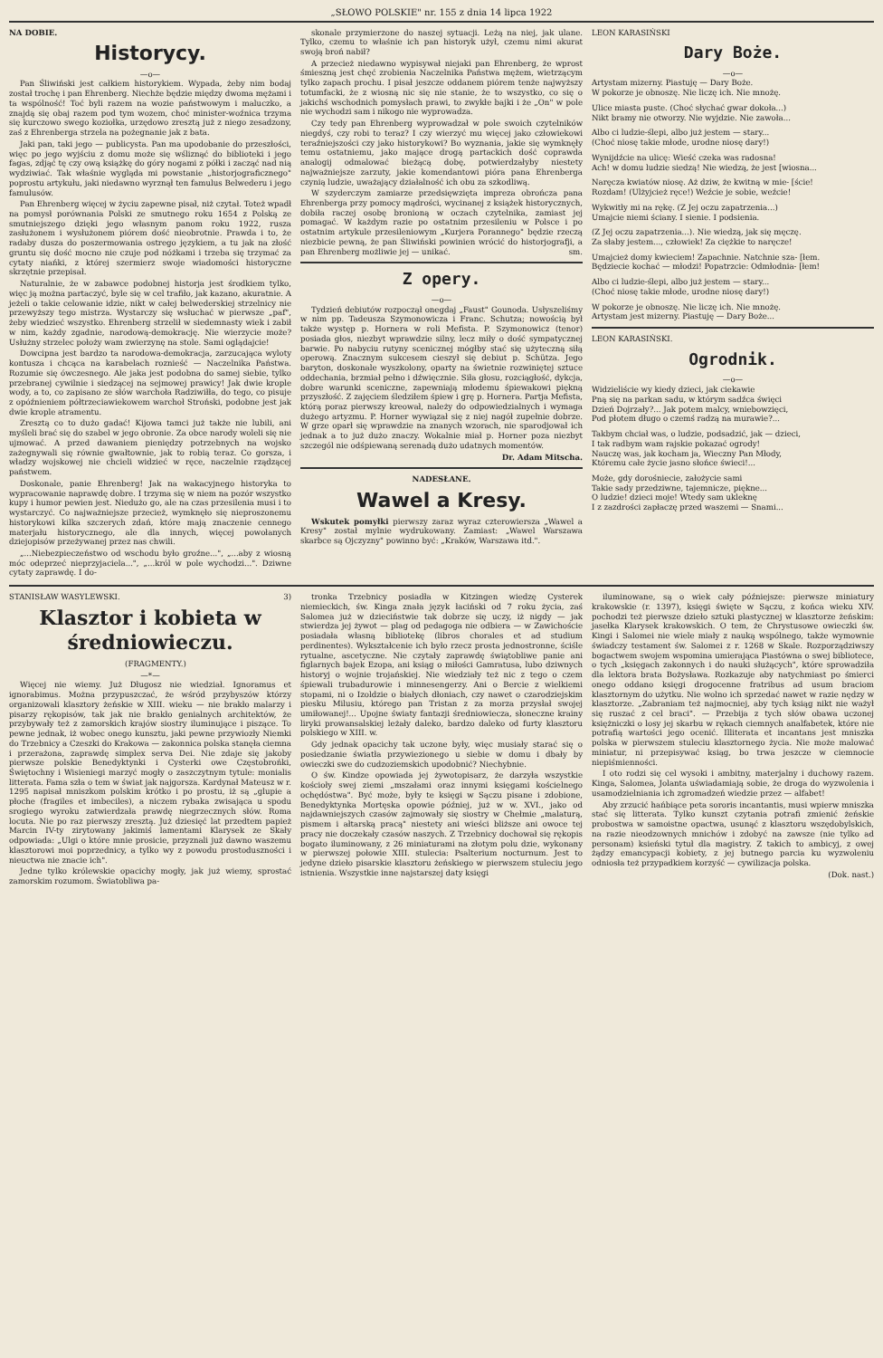„SŁOWO POLSKIE" nr. 155 z dnia 14 lipca 1922
NA DOBIE.
Historycy.
—o—
Pan Śliwiński jest całkiem historykiem. Wypada, żeby nim bodaj został trochę i pan Ehrenberg. Niechże będzie między dwoma mężami i ta wspólność! Toć byli razem na wozie państwowym i maluczko, a znajdą się obaj razem pod tym wozem, choć minister-woźnica trzyma się kurczowo swego koziołka, urzędowo zresztą już z niego zesadzony, zaś z Ehrenberga strzela na pożegnanie jak z bata.
Jaki pan, taki jego — publicysta. Pan ma upodobanie do przeszłości, więc po jego wyjściu z domu może się wśliznąć do biblioteki i jego fagas, zdjąć tę czy ową książkę do góry nogami z półki i zacząć nad nią wydziwiać. Tak właśnie wygląda mi powstanie „historjograficznego" poprostu artykułu, jaki niedawno wyrznął ten famulus Belwederu i jego famulusów.
Pan Ehrenberg więcej w życiu zapewne pisał, niż czytał. Toteż wpadł na pomysł porównania Polski ze smutnego roku 1654 z Polską ze smutniejszego dzięki jego własnym panom roku 1922, rusza zasłużonem i wysłużonem piórem dość nieobrotnie. Prawda i to, że radaby dusza do poszermowania ostrego językiem, a tu jak na złość gruntu się dość mocno nie czuje pod nóżkami i trzeba się trzymać za cytaty niańki, z której szermierz swoje wiadomości historyczne skrzętnie przepisał.
Naturalnie, że w zabawce podobnej historja jest środkiem tylko, więc ją można partaczyć, byle się w cel trafiło, jak kazano, akuratnie. A jeżeli o takie celowanie idzie, nikt w całej belwederskiej strzelnicy nie przewyższy tego mistrza. Wystarczy się wsłuchać w pierwsze „paf", żeby wiedzieć wszystko. Ehrenberg strzelił w siedemnasty wiek i zabił w nim, każdy zgadnie, narodową-demokrację. Nie wierzycie może? Usłużny strzelec położy wam zwierzynę na stole. Sami oglądajcie!
Dowcipna jest bardzo ta narodowa-demokracja, zarzucająca wyloty kontusza i chcąca na karabelach roznieść — Naczelnika Państwa. Rozumie się ówczesnego. Ale jaka jest podobna do samej siebie, tylko przebranej cywilnie i siedzącej na sejmowej prawicy! Jak dwie krople wody, a to, co zapisano ze słów warchoła Radziwiłła, do tego, co pisuje z opóźnieniem półtrzeciawiekowem warchoł Stroński, podobne jest jak dwie krople atramentu.
Zresztą co to dużo gadać! Kijowa tamci już także nie lubili, ani myśleli brać się do szabel w jego obronie. Za obce narody woleli się nie ujmować. A przed dawaniem pieniędzy potrzebnych na wojsko zażegnywali się równie gwałtownie, jak to robią teraz. Co gorsza, i władzy wojskowej nie chcieli widzieć w ręce, naczelnie rządzącej państwem.
Doskonale, panie Ehrenberg! Jak na wakacyjnego historyka to wypracowanie naprawdę dobre. I trzyma się w niem na pozór wszystko kupy i humor pewien jest. Niedużo go, ale na czas przesilenia musi i to wystarczyć. Co najważniejsze przecież, wymknęło się nieproszonemu historykowi kilka szczerych zdań, które mają znaczenie cennego materjału historycznego, ale dla innych, więcej powołanych dziejopisów przeżywanej przez nas chwili.
„...Niebezpieczeństwo od wschodu było groźne...", „...aby z wiosną móc odeprzeć nieprzyjaciela...", „...król w pole wychodzi...". Dziwne cytaty zaprawdę. I do-
skonale przymierzone do naszej sytuacji. Leżą na niej, jak ulane. Tylko, czemu to właśnie ich pan historyk użył, czemu nimi akurat swoją broń nabił?
A przecież niedawno wypisywał niejaki pan Ehrenberg, że wprost śmieszną jest chęć zrobienia Naczelnika Państwa mężem, wietrzącym tylko zapach prochu. I pisał jeszcze oddanem piórem tenże najwyższy totumfacki, że z wiosną nic się nie stanie, że to wszystko, co się o jakichś wschodnich pomysłach prawi, to zwykłe bajki i że „On" w pole nie wychodzi sam i nikogo nie wyprowadza.
Czy tedy pan Ehrenberg wyprowadzał w pole swoich czytelników niegdyś, czy robi to teraz? I czy wierzyć mu więcej jako człowiekowi teraźniejszości czy jako historykowi? Bo wyznania, jakie się wymknęły temu ostatniemu, jako mające drogą partackich dość coprawda analogij odmalować bieżącą dobę, potwierdzałyby niestety najważniejsze zarzuty, jakie komendantowi pióra pana Ehrenberga czynią ludzie, uważający działalność ich obu za szkodliwą.
W szyderczym zamiarze przedsięwzięta impreza obrończa pana Ehrenberga przy pomocy mądrości, wycinanej z książek historycznych, dobiła raczej osobę bronioną w oczach czytelnika, zamiast jej pomagać. W każdym razie po ostatnim przesileniu w Polsce i po ostatnim artykule przesileniowym „Kurjera Porannego" będzie rzeczą niezbicie pewną, że pan Śliwiński powinien wrócić do historjografji, a pan Ehrenberg możliwie jej — unikać. sm.
Z opery.
—o—
Tydzień debiutów rozpoczął onegdaj „Faust" Gounoda. Usłyszeliśmy w nim pp. Tadeusza Szymonowicza i Franc. Schutza; nowością był także występ p. Hornera w roli Mefista. P. Szymonowicz (tenor) posiada głos, niezbyt wprawdzie silny, lecz miły o dość sympatycznej barwie. Po nabyciu rutyny scenicznej mógłby stać się użyteczną siłą operową. Znacznym sukcesem cieszył się debiut p. Schütza. Jego baryton, doskonale wyszkolony, oparty na świetnie rozwiniętej sztuce oddechania, brzmiał pełno i dźwięcznie. Siła głosu, rozciągłość, dykcja, dobre warunki sceniczne, zapewniają młodemu śpiewakowi piękną przyszłość. Z zajęciem śledziłem śpiew i grę p. Hornera. Partja Mefista, którą poraz pierwszy kreował, należy do odpowiedzialnych i wymaga dużego artyzmu. P. Horner wywiązał się z niej nagół zupełnie dobrze. W grze oparł się wprawdzie na znanych wzorach, nie sparodjował ich jednak a to już dużo znaczy. Wokalnie miał p. Horner poza niezbyt szczegól nie odśpiewaną serenadą dużo udatnych momentów.
Dr. Adam Mitscha.
NADESŁANE.
Wawel a Kresy.
Wskutek pomyłki pierwszy zaraz wyraz czterowiersza „Wawel a Kresy" został mylnie wydrukowany. Zamiast: „Wawel Warszawa skarbce są Ojczyzny" powinno być: „Kraków, Warszawa itd.".
LEON KARASIŃSKI
Dary Boże.
—o—
Artystam mizerny. Piastuję — Dary Boże.
W pokorze je obnoszę. Nie liczę ich. Nie mnożę.
Ulice miasta puste. (Choć słychać gwar dokoła...)
Nikt bramy nie otworzy. Nie wyjdzie. Nie zawoła...
Albo ci ludzie-ślepi, albo już jestem — stary...
(Choć niosę takie młode, urodne niosę dary!)
Wynijdźcie na ulicę: Wieść czeka was radosna!
Ach! w domu ludzie siedzą! Nie wiedzą, że jest [wiosna...
Naręcza kwiatów niosę. Aż dziw, że kwitną w mie- [ście!
Rozdam! (Ulżyjcież ręce!) Weźcie je sobie, weźcie!
Wykwitły mi na rękę. (Z Jej oczu zapatrzenia...)
Umajcie niemi ściany. I sienie. I podsienia.
(Z Jej oczu zapatrzenia...). Nie wiedzą, jak się męczę.
Za słaby jestem..., człowiek! Za ciężkie to naręcze!
Umajcież domy kwieciem! Zapachnie. Natchnie sza- [łem.
Będziecie kochać — młodzi! Popatrzcie: Odmłodnia- [łem!
Albo ci ludzie-ślepi, albo już jestem — stary...
(Choć niosę takie młode, urodne niosę dary!)
W pokorze je obnoszę. Nie liczę ich. Nie mnożę.
Artystam jest mizerny. Piastuję — Dary Boże...
LEON KARASIŃSKI.
Ogrodnik.
—o—
Widzieliście wy kiedy dzieci, jak ciekawie
Pną się na parkan sadu, w którym sadźca święci
Dzień Dojrzały?... Jak potem malcy, wniebowzięci,
Pod płotem długo o czemś radzą na murawie?...
Takbym chciał was, o ludzie, podsadzić, jak — dzieci,
I tak radbym wam rajskie pokazać ogrody!
Nauczę was, jak kocham ja, Wieczny Pan Młody,
Któremu całe życie jasno słońce świeci!...
Może, gdy dorośniecie, założycie sami
Takie sady przedziwne, tajemnicze, piękne...
O ludzie! dzieci moje! Wtedy sam ukleknę
I z zazdrości zapłaczę przed waszemi — Snami...
STANISŁAW WASYLEWSKI. 3)
Klasztor i kobieta w średniowieczu.
(FRAGMENTY.)
—*—
Więcej nie wiemy. Już Długosz nie wiedział. Ignoramus et ignorabimus. Można przypuszczać, że wśród przybyszów którzy organizowali klasztory żeńskie w XIII. wieku — nie brakło malarzy i pisarzy rękopisów, tak jak nie brakło genialnych architektów, że przybywały też z zamorskich krajów siostry iluminujące i piszące. To pewne jednak, iż wobec onego kunsztu, jaki pewne przywiozły Niemki do Trzebnicy a Czeszki do Krakowa — zakonnica polska stanęła ciemna i przerażona, zaprawdę simplex serva Dei. Nie zdaje się jakoby pierwsze polskie Benedyktynki i Cysterki owe Częstobrońki, Świętochny i Wisieniegi marzyć mogły o zaszczytnym tytule: monialis litterata. Fama szła o tem w świat jak najgorsza. Kardynał Mateusz w r. 1295 napisał mniszkom polskim krótko i po prostu, iż są „glupie a płoche (fragiles et imbeciles), a niczem rybaka zwisająca u spodu srogiego wyroku zatwierdzała prawdę niegrzecznych słów. Roma locuta. Nie po raz pierwszy zresztą. Już dziesięć lat przedtem papież Marcin IV-ty zirytowany jakimiś lamentami Klarysek ze Skały odpowiada: „Ulgi o które mnie prosicie, przyznali już dawno waszemu klasztorowi moi poprzednicy, a tylko wy z powodu prostoduszności i nieuctwa nie znacie ich".
Jedne tylko królewskie opacichy mogły, jak już wiemy, sprostać zamorskim rozumom. Światobliwa pa-
tronka Trzebnicy posiadła w Kitzingen wiedzę Cysterek niemieckich, św. Kinga znała język łaciński od 7 roku życia, zaś Salomea już w dzieciństwie tak dobrze się uczy, iż nigdy — jak stwierdza jej żywot — plag od pedagoga nie odbiera — w Zawichoście posiadała własną bibliotekę (libros chorales et ad studium perdinentes). Wykształcenie ich było rzecz prosta jednostronne, ściśle rytualne, ascetyczne. Nie czytały zaprawdę świątobliwe panie ani figlarnych bajek Ezopa, ani ksiąg o miłości Gamratusa, lubo dziwnych historyj o wojnie trojańskiej. Nie wiedziały też nic z tego o czem śpiewali trubadurowie i minnesengerzy. Ani o Bercie z wielkiemi stopami, ni o Izoldzie o białych dłoniach, czy nawet o czarodziejskim piesku Milusiu, którego pan Tristan z za morza przysłał swojej umiłowanej!... Upojne światy fantazji średniowiecza, słoneczne krainy liryki prowansalskiej leżały daleko, bardzo daleko od furty klasztoru polskiego w XIII. w.
Gdy jednak opacichy tak uczone były, więc musiały starać się o posiedzanie światła przywiezionego u siebie w domu i dbały by owieczki swe do cudzoziemskich upodobnić? Niechybnie.
O św. Kindze opowiada jej żywotopisarz, że darzyła wszystkie kościoły swej ziemi „mszałami oraz innymi księgami kościelnego ochędóstwa". Być może, były te księgi w Sączu pisane i zdobione, Benedyktynka Mortęska opowie później, już w w. XVI., jako od najdawniejszych czasów zajmowały się siostry w Chełmie „malaturą, pismem i ałtarską pracą" niestety ani wieści bliższe ani owoce tej pracy nie doczekały czasów naszych. Z Trzebnicy dochował się rękopis bogato iluminowany, z 26 miniaturami na złotym polu dzie, wykonany w pierwszej połowie XIII. stulecia: Psalterium nocturnum. Jest to jedyne dzieło pisarskie klasztoru żeńskiego w pierwszem stuleciu jego istnienia. Wszystkie inne najstarszej daty księgi
iluminowane, są o wiek cały późniejsze: pierwsze miniatury krakowskie (r. 1397), księgi święte w Sączu, z końca wieku XIV. pochodzi też pierwsze dzieło sztuki plastycznej w klasztorze żeńskim: jasełka Klarysek krakowskich. O tem, że Chrystusowe owieczki św. Kingi i Salomei nie wiele miały z nauką wspólnego, także wymownie świadczy testament św. Salomei z r. 1268 w Skale. Rozporządziwszy bogactwem swojem wspomina umierająca Piastówna o swej bibliotece, o tych „księgach zakonnych i do nauki służących", które sprowadziła dla lektora brata Bożysława. Rozkazuje aby natychmiast po śmierci onego oddano księgi drogocenne fratribus ad usum braciom klasztornym do użytku. Nie wolno ich sprzedać nawet w razie nędzy w klasztorze. „Zabraniam też najmocniej, aby tych ksiąg nikt nie ważył się ruszać z cel braci". — Przebija z tych słów obawa uczonej księżniczki o losy jej skarbu w rękach ciemnych analfabetek, które nie potrafią wartości jego ocenić. Illiterata et incantans jest mniszka polska w pierwszem stuleciu klasztornego życia. Nie może malować miniatur, ni przepisywać ksiąg, bo trwa jeszcze w ciemnocie niepiśmienności.
I oto rodzi się cel wysoki i ambitny, materjalny i duchowy razem. Kinga, Salomea, Jolanta uświadamiają sobie, że droga do wyzwolenia i usamodzielniania ich zgromadzeń wiedzie przez — alfabet!
Aby zrzucić hańbiące peta sororis incantantis, musi wpierw mniszka stać się litterata. Tylko kunszt czytania potrafi zmienić żeńskie probostwa w samoistne opactwa, usunąć z klasztoru wszędobylskich, na razie nieodzownych mnichów i zdobyć na zawsze (nie tylko ad personam) ksieński tytuł dla magistry. Z takich to ambicyj, z owej żądzy emancypacji kobiety, z jej butnego parcia ku wyzwoleniu odniosła też przypadkiem korzyść — cywilizacja polska.
(Dok. nast.)